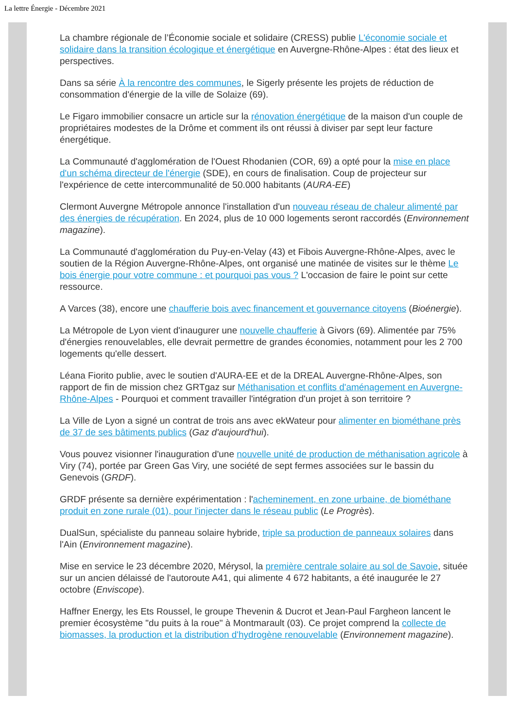La lettre Énergie - Décembre 2021
La chambre régionale de l’Économie sociale et solidaire (CRESS) publie L'économie sociale et solidaire dans la transition écologique et énergétique en Auvergne-Rhône-Alpes : état des lieux et perspectives.
Dans sa série À la rencontre des communes, le Sigerly présente les projets de réduction de consommation d'énergie de la ville de Solaize (69).
Le Figaro immobilier consacre un article sur la rénovation énergétique de la maison d'un couple de propriétaires modestes de la Drôme et comment ils ont réussi à diviser par sept leur facture énergétique.
La Communauté d'agglomération de l'Ouest Rhodanien (COR, 69) a opté pour la mise en place d'un schéma directeur de l'énergie (SDE), en cours de finalisation. Coup de projecteur sur l'expérience de cette intercommunalité de 50.000 habitants (AURA-EE)
Clermont Auvergne Métropole annonce l'installation d'un nouveau réseau de chaleur alimenté par des énergies de récupération. En 2024, plus de 10 000 logements seront raccordés (Environnement magazine).
La Communauté d'agglomération du Puy-en-Velay (43) et Fibois Auvergne-Rhône-Alpes, avec le soutien de la Région Auvergne-Rhône-Alpes, ont organisé une matinée de visites sur le thème Le bois énergie pour votre commune : et pourquoi pas vous ? L'occasion de faire le point sur cette ressource.
A Varces (38), encore une chaufferie bois avec financement et gouvernance citoyens (Bioénergie).
La Métropole de Lyon vient d'inaugurer une nouvelle chaufferie à Givors (69). Alimentée par 75% d'énergies renouvelables, elle devrait permettre de grandes économies, notamment pour les 2 700 logements qu'elle dessert.
Léana Fiorito publie, avec le soutien d'AURA-EE et de la DREAL Auvergne-Rhône-Alpes, son rapport de fin de mission chez GRTgaz sur Méthanisation et conflits d'aménagement en Auvergne-Rhône-Alpes - Pourquoi et comment travailler l'intégration d'un projet à son territoire ?
La Ville de Lyon a signé un contrat de trois ans avec ekWateur pour alimenter en biométhane près de 37 de ses bâtiments publics (Gaz d'aujourd'hui).
Vous pouvez visionner l'inauguration d'une nouvelle unité de production de méthanisation agricole à Viry (74), portée par Green Gas Viry, une société de sept fermes associées sur le bassin du Genevois (GRDF).
GRDF présente sa dernière expérimentation : l'acheminement, en zone urbaine, de biométhane produit en zone rurale (01), pour l'injecter dans le réseau public (Le Progrès).
DualSun, spécialiste du panneau solaire hybride, triple sa production de panneaux solaires dans l'Ain (Environnement magazine).
Mise en service le 23 décembre 2020, Mérysol, la première centrale solaire au sol de Savoie, située sur un ancien délaissé de l'autoroute A41, qui alimente 4 672 habitants, a été inaugurée le 27 octobre (Enviscope).
Haffner Energy, les Ets Roussel, le groupe Thevenin & Ducrot et Jean-Paul Fargheon lancent le premier écosystème "du puits à la roue" à Montmarault (03). Ce projet comprend la collecte de biomasses, la production et la distribution d'hydrogène renouvelable (Environnement magazine).